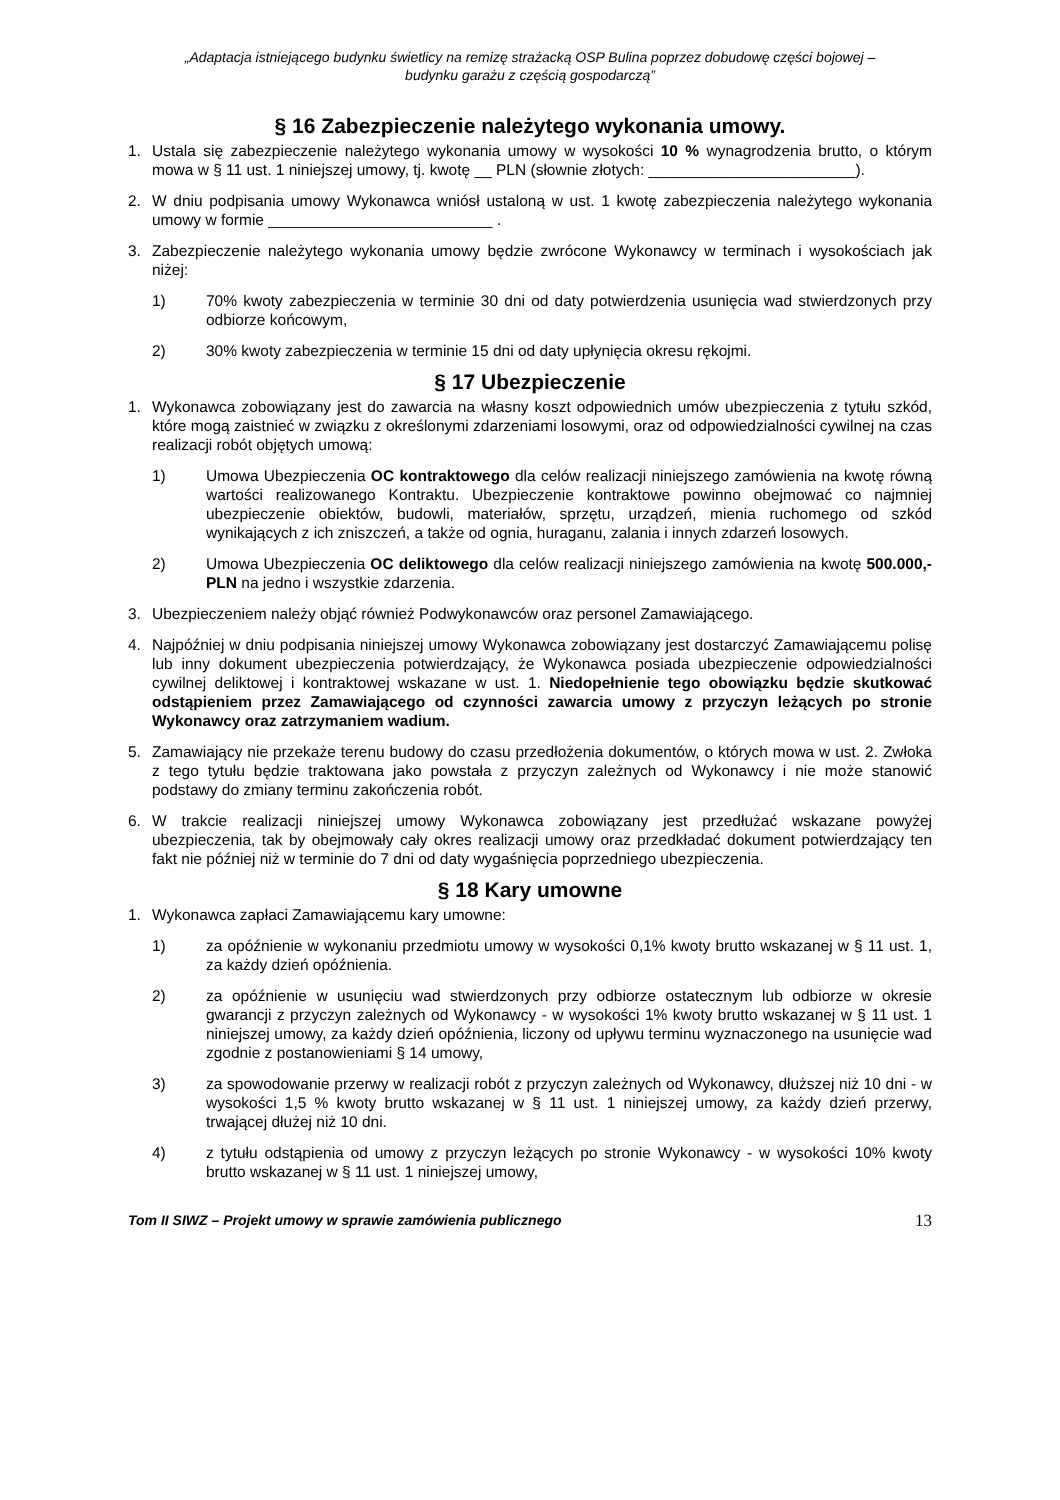„Adaptacja istniejącego budynku świetlicy na remizę strażacką OSP Bulina poprzez dobudowę części bojowej –
budynku garażu z częścią gospodarczą”
§ 16 Zabezpieczenie należytego wykonania umowy.
1. Ustala się zabezpieczenie należytego wykonania umowy w wysokości 10 % wynagrodzenia brutto, o którym mowa w § 11 ust. 1 niniejszej umowy, tj. kwotę __ PLN (słownie złotych: ________________________).
2. W dniu podpisania umowy Wykonawca wniósł ustaloną w ust. 1 kwotę zabezpieczenia należytego wykonania umowy w formie __________________________ .
3. Zabezpieczenie należytego wykonania umowy będzie zwrócone Wykonawcy w terminach i wysokościach jak niżej:
1) 70% kwoty zabezpieczenia w terminie 30 dni od daty potwierdzenia usunięcia wad stwierdzonych przy odbiorze końcowym,
2) 30% kwoty zabezpieczenia w terminie 15 dni od daty upłynięcia okresu rękojmi.
§ 17 Ubezpieczenie
1. Wykonawca zobowiązany jest do zawarcia na własny koszt odpowiednich umów ubezpieczenia z tytułu szkód, które mogą zaistnieć w związku z określonymi zdarzeniami losowymi, oraz od odpowiedzialności cywilnej na czas realizacji robót objętych umową:
1) Umowa Ubezpieczenia OC kontraktowego dla celów realizacji niniejszego zamówienia na kwotę równą wartości realizowanego Kontraktu. Ubezpieczenie kontraktowe powinno obejmować co najmniej ubezpieczenie obiektów, budowli, materiałów, sprzętu, urządzeń, mienia ruchomego od szkód wynikających z ich zniszczeń, a także od ognia, huraganu, zalania i innych zdarzeń losowych.
2) Umowa Ubezpieczenia OC deliktowego dla celów realizacji niniejszego zamówienia na kwotę 500.000,- PLN na jedno i wszystkie zdarzenia.
3. Ubezpieczeniem należy objąć również Podwykonawców oraz personel Zamawiającego.
4. Najpóźniej w dniu podpisania niniejszej umowy Wykonawca zobowiązany jest dostarczyć Zamawiającemu polisę lub inny dokument ubezpieczenia potwierdzający, że Wykonawca posiada ubezpieczenie odpowiedzialności cywilnej deliktowej i kontraktowej wskazane w ust. 1. Niedopełnienie tego obowiązku będzie skutkować odstąpieniem przez Zamawiającego od czynności zawarcia umowy z przyczyn leżących po stronie Wykonawcy oraz zatrzymaniem wadium.
5. Zamawiający nie przekaże terenu budowy do czasu przedłożenia dokumentów, o których mowa w ust. 2. Zwłoka z tego tytułu będzie traktowana jako powstała z przyczyn zależnych od Wykonawcy i nie może stanowić podstawy do zmiany terminu zakończenia robót.
6. W trakcie realizacji niniejszej umowy Wykonawca zobowiązany jest przedłużać wskazane powyżej ubezpieczenia, tak by obejmowały cały okres realizacji umowy oraz przedkładać dokument potwierdzający ten fakt nie później niż w terminie do 7 dni od daty wygaśnięcia poprzedniego ubezpieczenia.
§ 18 Kary umowne
1. Wykonawca zapłaci Zamawiającemu kary umowne:
1) za opóźnienie w wykonaniu przedmiotu umowy w wysokości 0,1% kwoty brutto wskazanej w § 11 ust. 1, za każdy dzień opóźnienia.
2) za opóźnienie w usunięciu wad stwierdzonych przy odbiorze ostatecznym lub odbiorze w okresie gwarancji z przyczyn zależnych od Wykonawcy - w wysokości 1% kwoty brutto wskazanej w § 11 ust. 1 niniejszej umowy, za każdy dzień opóźnienia, liczony od upływu terminu wyznaczonego na usunięcie wad zgodnie z postanowieniami § 14 umowy,
3) za spowodowanie przerwy w realizacji robót z przyczyn zależnych od Wykonawcy, dłuższej niż 10 dni - w wysokości 1,5 % kwoty brutto wskazanej w § 11 ust. 1 niniejszej umowy, za każdy dzień przerwy, trwającej dłużej niż 10 dni.
4) z tytułu odstąpienia od umowy z przyczyn leżących po stronie Wykonawcy - w wysokości 10% kwoty brutto wskazanej w § 11 ust. 1 niniejszej umowy,
Tom II SIWZ – Projekt umowy w sprawie zamówienia publicznego 13